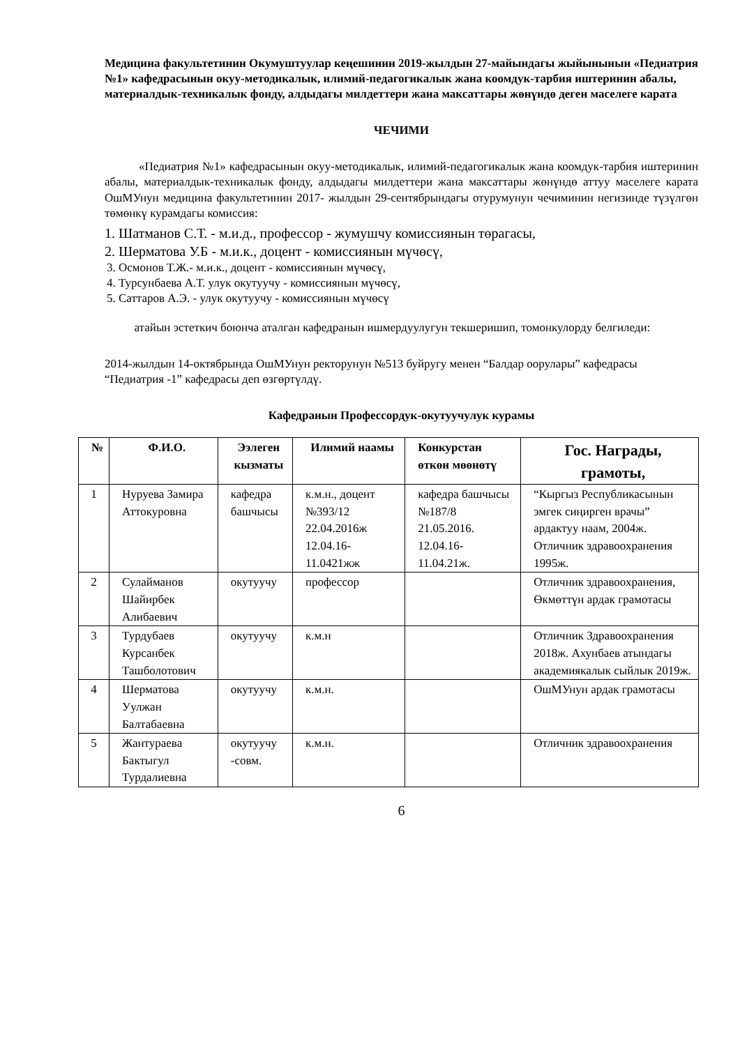Медицина факультетинин Окумуштуулар кеңешинин 2019-жылдын 27-майындагы жыйынынын «Педиатрия №1» кафедрасынын окуу-методикалык, илимий-педагогикалык жана коомдук-тарбия иштеринин абалы, материалдык-техникалык фонду, алдыдагы милдеттери жана максаттары жөнүндө деген маселеге карата
ЧЕЧИМИ
«Педиатрия №1» кафедрасынын окуу-методикалык, илимий-педагогикалык жана коомдук-тарбия иштеринин абалы, материалдык-техникалык фонду, алдыдагы милдеттери жана максаттары жөнүндө аттуу маселеге карата ОшМУнун медицина факультетинин 2017- жылдын 29-сентябрындагы отурумунун чечиминин негизинде түзүлгөн төмөнкү курамдагы комиссия:
1. Шатманов С.Т. - м.и.д., профессор - жумушчу комиссиянын төрагасы,
2. Шерматова У.Б - м.и.к., доцент - комиссиянын мүчөсү,
3. Осмонов Т.Ж.- м.и.к., доцент - комиссиянын мүчөсү,
4. Турсунбаева А.Т. улук окутуучу - комиссиянын мүчөсү,
5. Саттаров А.Э. - улук окутуучу - комиссиянын мүчөсү
атайын эстеткич боюнча аталган кафедранын ишмердуулугун текшеришип, томонкулорду белгиледи:
2014-жылдын 14-октябрында ОшМУнун ректорунун №513 буйругу менен “Балдар оорулары” кафедрасы “Педиатрия -1” кафедрасы деп өзгөртүлдү.
Кафедранын Профессордук-окутуучулук курамы
| № | Ф.И.О. | Ээлеген кызматы | Илимий наамы | Конкурстан өткөн мөөнөтү | Гос. Награды, грамоты, |
| --- | --- | --- | --- | --- | --- |
| 1 | Нуруева Замира Аттокуровна | кафедра башчысы | к.м.н., доцент №393/12 22.04.2016ж 12.04.16-11.0421жж | кафедра башчысы №187/8 21.05.2016. 12.04.16-11.04.21ж. | “Кыргыз Республикасынын эмгек сиңирген врачы” ардактуу наам, 2004ж. Отличник здравоохранения 1995ж. |
| 2 | Сулайманов Шайирбек Алибаевич | окутуучу | профессор | | Отличник здравоохранения, Өкмөттүн ардак грамотасы |
| 3 | Турдубаев Курсанбек Ташболотович | окутуучу | к.м.н | | Отличник Здравоохранения 2018ж. Ахунбаев атындагы академиякалык сыйлык 2019ж. |
| 4 | Шерматова Уулжан Балтабаевна | окутуучу | к.м.н. | | ОшМУнун ардак грамотасы |
| 5 | Жантураева Бактыгул Турдалиевна | окутуучу -совм. | к.м.н. | | Отличник здравоохранения |
6